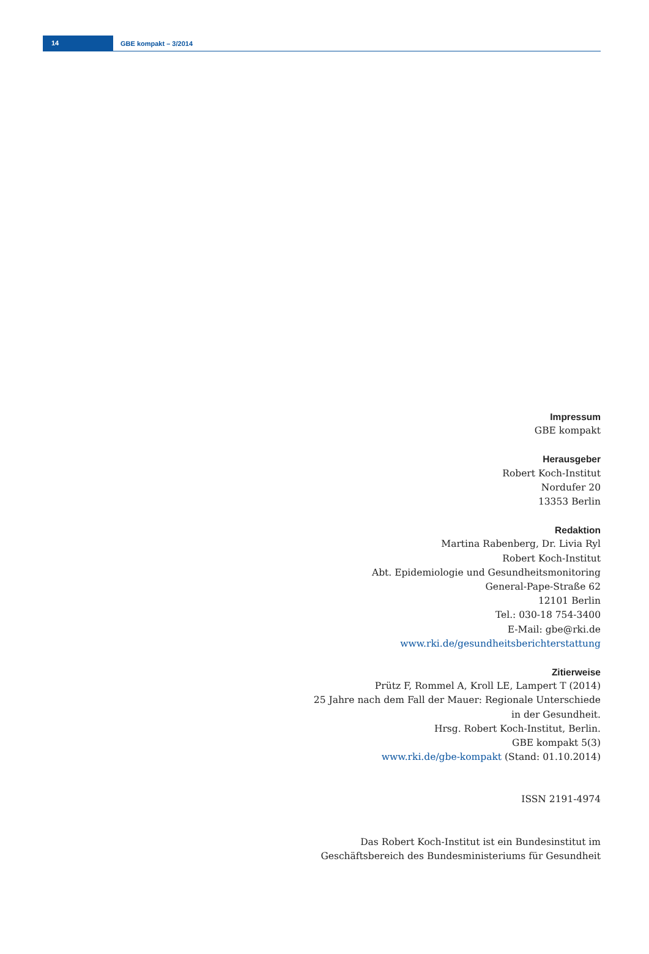14
GBE kompakt – 3/2014
Impressum
GBE kompakt
Herausgeber
Robert Koch-Institut
Nordufer 20
13353 Berlin
Redaktion
Martina Rabenberg, Dr. Livia Ryl
Robert Koch-Institut
Abt. Epidemiologie und Gesundheitsmonitoring
General-Pape-Straße 62
12101 Berlin
Tel.: 030-18 754-3400
E-Mail: gbe@rki.de
www.rki.de/gesundheitsberichterstattung
Zitierweise
Prütz F, Rommel A, Kroll LE, Lampert T (2014)
25 Jahre nach dem Fall der Mauer: Regionale Unterschiede
in der Gesundheit.
Hrsg. Robert Koch-Institut, Berlin.
GBE kompakt 5(3)
www.rki.de/gbe-kompakt (Stand: 01.10.2014)
ISSN 2191-4974
Das Robert Koch-Institut ist ein Bundesinstitut im
Geschäftsbereich des Bundesministeriums für Gesundheit